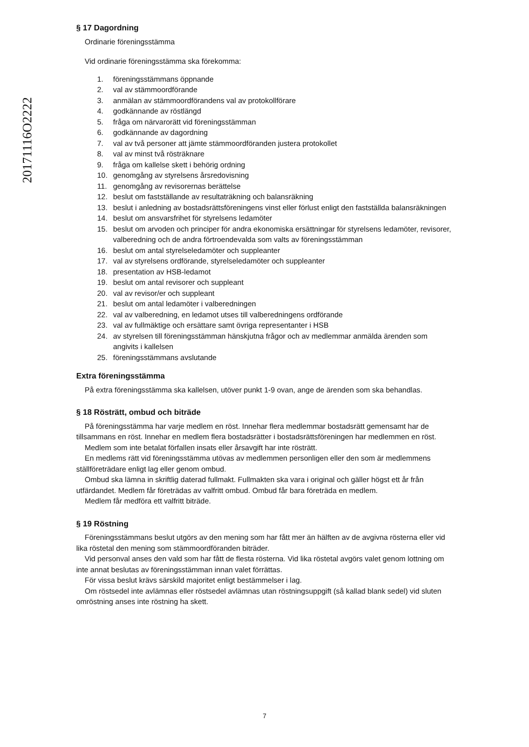20171116O2222
§ 17 Dagordning
Ordinarie föreningsstämma
Vid ordinarie föreningsstämma ska förekomma:
1. föreningsstämmans öppnande
2. val av stämmoordförande
3. anmälan av stämmoordförandens val av protokollförare
4. godkännande av röstlängd
5. fråga om närvarorätt vid föreningsstämman
6. godkännande av dagordning
7. val av två personer att jämte stämmoordföranden justera protokollet
8. val av minst två rösträknare
9. fråga om kallelse skett i behörig ordning
10. genomgång av styrelsens årsredovisning
11. genomgång av revisorernas berättelse
12. beslut om fastställande av resultaträkning och balansräkning
13. beslut i anledning av bostadsrättsföreningens vinst eller förlust enligt den fastställda balansräkningen
14. beslut om ansvarsfrihet för styrelsens ledamöter
15. beslut om arvoden och principer för andra ekonomiska ersättningar för styrelsens ledamöter, revisorer, valberedning och de andra förtroendevalda som valts av föreningsstämman
16. beslut om antal styrelseledamöter och suppleanter
17. val av styrelsens ordförande, styrelseledamöter och suppleanter
18. presentation av HSB-ledamot
19. beslut om antal revisorer och suppleant
20. val av revisor/er och suppleant
21. beslut om antal ledamöter i valberedningen
22. val av valberedning, en ledamot utses till valberedningens ordförande
23. val av fullmäktige och ersättare samt övriga representanter i HSB
24. av styrelsen till föreningsstämman hänskjutna frågor och av medlemmar anmälda ärenden som angivits i kallelsen
25. föreningsstämmans avslutande
Extra föreningsstämma
På extra föreningsstämma ska kallelsen, utöver punkt 1-9 ovan, ange de ärenden som ska behandlas.
§ 18 Rösträtt, ombud och biträde
På föreningsstämma har varje medlem en röst. Innehar flera medlemmar bostadsrätt gemensamt har de tillsammans en röst. Innehar en medlem flera bostadsrätter i bostadsrättsföreningen har medlemmen en röst.
Medlem som inte betalat förfallen insats eller årsavgift har inte rösträtt.
En medlems rätt vid föreningsstämma utövas av medlemmen personligen eller den som är medlemmens ställföreträdare enligt lag eller genom ombud.
Ombud ska lämna in skriftlig daterad fullmakt. Fullmakten ska vara i original och gäller högst ett år från utfärdandet. Medlem får företrädas av valfritt ombud. Ombud får bara företräda en medlem.
Medlem får medföra ett valfritt biträde.
§ 19 Röstning
Föreningsstämmans beslut utgörs av den mening som har fått mer än hälften av de avgivna rösterna eller vid lika röstetal den mening som stämmoordföranden biträder.
Vid personval anses den vald som har fått de flesta rösterna. Vid lika röstetal avgörs valet genom lottning om inte annat beslutas av föreningsstämman innan valet förrättas.
För vissa beslut krävs särskild majoritet enligt bestämmelser i lag.
Om röstsedel inte avlämnas eller röstsedel avlämnas utan röstningsuppgift (så kallad blank sedel) vid sluten omröstning anses inte röstning ha skett.
7